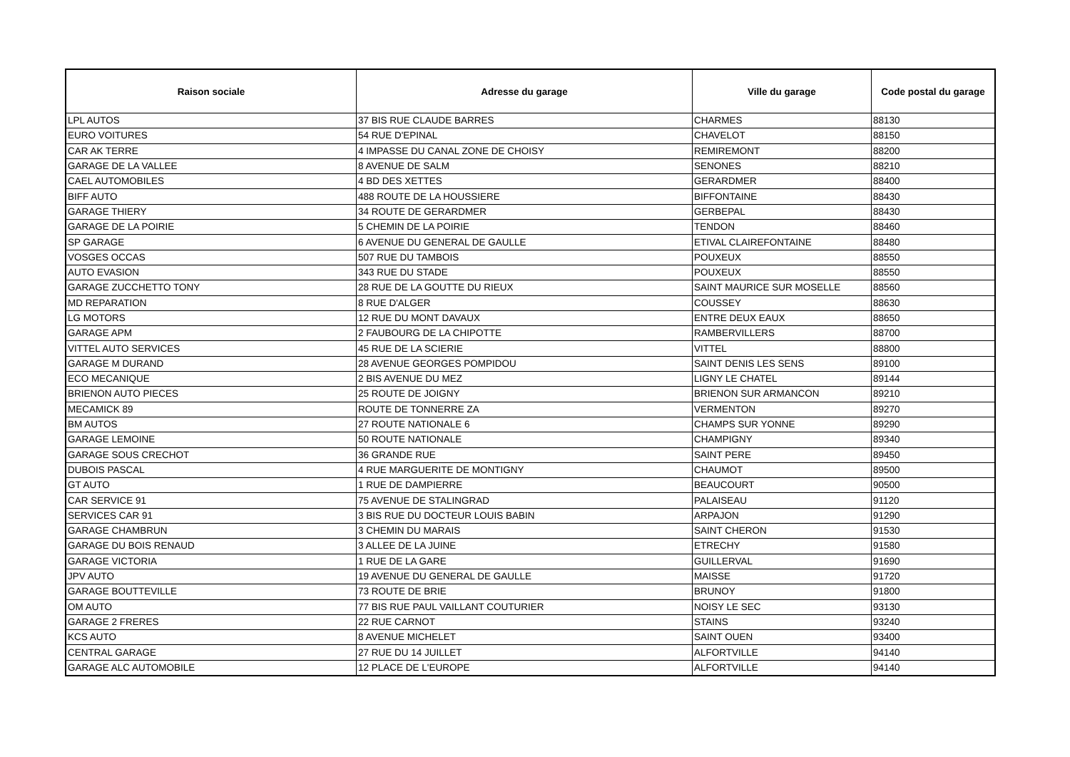| Raison sociale | Adresse du garage | Ville du garage | Code postal du garage |
| --- | --- | --- | --- |
| LPL AUTOS | 37 BIS RUE CLAUDE BARRES | CHARMES | 88130 |
| EURO VOITURES | 54 RUE D'EPINAL | CHAVELOT | 88150 |
| CAR AK TERRE | 4 IMPASSE DU CANAL ZONE DE CHOISY | REMIREMONT | 88200 |
| GARAGE DE LA VALLEE | 8 AVENUE DE SALM | SENONES | 88210 |
| CAEL AUTOMOBILES | 4 BD DES XETTES | GERARDMER | 88400 |
| BIFF AUTO | 488 ROUTE DE LA HOUSSIERE | BIFFONTAINE | 88430 |
| GARAGE THIERY | 34 ROUTE DE GERARDMER | GERBEPAL | 88430 |
| GARAGE DE LA POIRIE | 5 CHEMIN DE LA POIRIE | TENDON | 88460 |
| SP GARAGE | 6 AVENUE DU GENERAL DE GAULLE | ETIVAL CLAIREFONTAINE | 88480 |
| VOSGES OCCAS | 507 RUE DU TAMBOIS | POUXEUX | 88550 |
| AUTO EVASION | 343 RUE DU STADE | POUXEUX | 88550 |
| GARAGE ZUCCHETTO TONY | 28 RUE DE LA GOUTTE DU RIEUX | SAINT MAURICE SUR MOSELLE | 88560 |
| MD REPARATION | 8 RUE D'ALGER | COUSSEY | 88630 |
| LG MOTORS | 12 RUE DU MONT DAVAUX | ENTRE DEUX EAUX | 88650 |
| GARAGE APM | 2 FAUBOURG DE LA CHIPOTTE | RAMBERVILLERS | 88700 |
| VITTEL AUTO SERVICES | 45 RUE DE LA SCIERIE | VITTEL | 88800 |
| GARAGE M DURAND | 28 AVENUE GEORGES POMPIDOU | SAINT DENIS LES SENS | 89100 |
| ECO MECANIQUE | 2 BIS AVENUE DU MEZ | LIGNY LE CHATEL | 89144 |
| BRIENON AUTO PIECES | 25 ROUTE DE JOIGNY | BRIENON SUR ARMANCON | 89210 |
| MECAMICK 89 | ROUTE DE TONNERRE ZA | VERMENTON | 89270 |
| BM AUTOS | 27 ROUTE NATIONALE 6 | CHAMPS SUR YONNE | 89290 |
| GARAGE LEMOINE | 50 ROUTE NATIONALE | CHAMPIGNY | 89340 |
| GARAGE SOUS CRECHOT | 36 GRANDE RUE | SAINT PERE | 89450 |
| DUBOIS PASCAL | 4 RUE MARGUERITE DE MONTIGNY | CHAUMOT | 89500 |
| GT AUTO | 1 RUE DE DAMPIERRE | BEAUCOURT | 90500 |
| CAR SERVICE 91 | 75 AVENUE DE STALINGRAD | PALAISEAU | 91120 |
| SERVICES CAR 91 | 3 BIS RUE DU DOCTEUR LOUIS BABIN | ARPAJON | 91290 |
| GARAGE CHAMBRUN | 3 CHEMIN DU MARAIS | SAINT CHERON | 91530 |
| GARAGE DU BOIS RENAUD | 3 ALLEE DE LA JUINE | ETRECHY | 91580 |
| GARAGE VICTORIA | 1 RUE DE LA GARE | GUILLERVAL | 91690 |
| JPV AUTO | 19 AVENUE DU GENERAL DE GAULLE | MAISSE | 91720 |
| GARAGE BOUTTEVILLE | 73 ROUTE DE BRIE | BRUNOY | 91800 |
| OM AUTO | 77 BIS RUE PAUL VAILLANT COUTURIER | NOISY LE SEC | 93130 |
| GARAGE 2 FRERES | 22 RUE CARNOT | STAINS | 93240 |
| KCS AUTO | 8 AVENUE MICHELET | SAINT OUEN | 93400 |
| CENTRAL GARAGE | 27 RUE DU 14 JUILLET | ALFORTVILLE | 94140 |
| GARAGE ALC AUTOMOBILE | 12 PLACE DE L'EUROPE | ALFORTVILLE | 94140 |